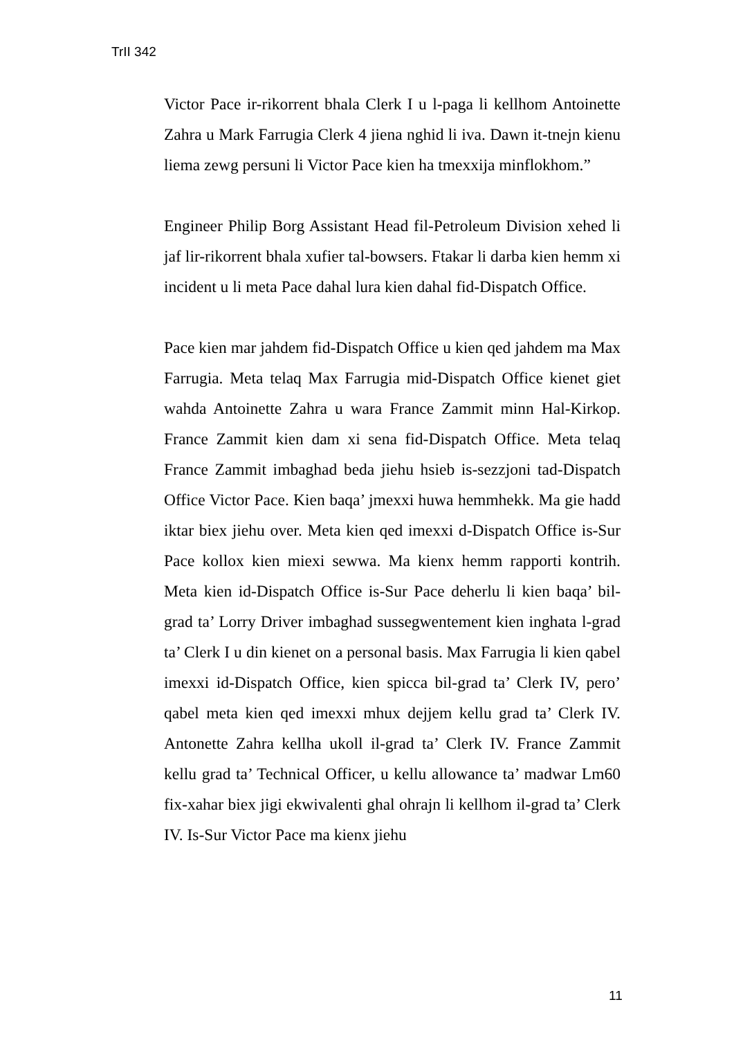TrII 342
Victor Pace ir-rikorrent bhala Clerk I u l-paga li kellhom Antoinette Zahra u Mark Farrugia Clerk 4 jiena nghid li iva. Dawn it-tnejn kienu liema zewg persuni li Victor Pace kien ha tmexxija minflokhom.”
Engineer Philip Borg Assistant Head fil-Petroleum Division xehed li jaf lir-rikorrent bhala xufier tal-bowsers. Ftakar li darba kien hemm xi incident u li meta Pace dahal lura kien dahal fid-Dispatch Office.
Pace kien mar jahdem fid-Dispatch Office u kien qed jahdem ma Max Farrugia. Meta telaq Max Farrugia mid-Dispatch Office kienet giet wahda Antoinette Zahra u wara France Zammit minn Hal-Kirkop. France Zammit kien dam xi sena fid-Dispatch Office. Meta telaq France Zammit imbaghad beda jiehu hsieb is-sezzjoni tad-Dispatch Office Victor Pace. Kien baqa’ jmexxi huwa hemmhekk. Ma gie hadd iktar biex jiehu over. Meta kien qed imexxi d-Dispatch Office is-Sur Pace kollox kien miexi sewwa. Ma kienx hemm rapporti kontrih. Meta kien id-Dispatch Office is-Sur Pace deherlu li kien baqa’ bil-grad ta’ Lorry Driver imbaghad sussegwentement kien inghata l-grad ta’ Clerk I u din kienet on a personal basis. Max Farrugia li kien qabel imexxi id-Dispatch Office, kien spicca bil-grad ta’ Clerk IV, pero’ qabel meta kien qed imexxi mhux dejjem kellu grad ta’ Clerk IV. Antonette Zahra kellha ukoll il-grad ta’ Clerk IV. France Zammit kellu grad ta’ Technical Officer, u kellu allowance ta’ madwar Lm60 fix-xahar biex jigi ekwivalenti ghal ohrajn li kellhom il-grad ta’ Clerk IV. Is-Sur Victor Pace ma kienx jiehu
11